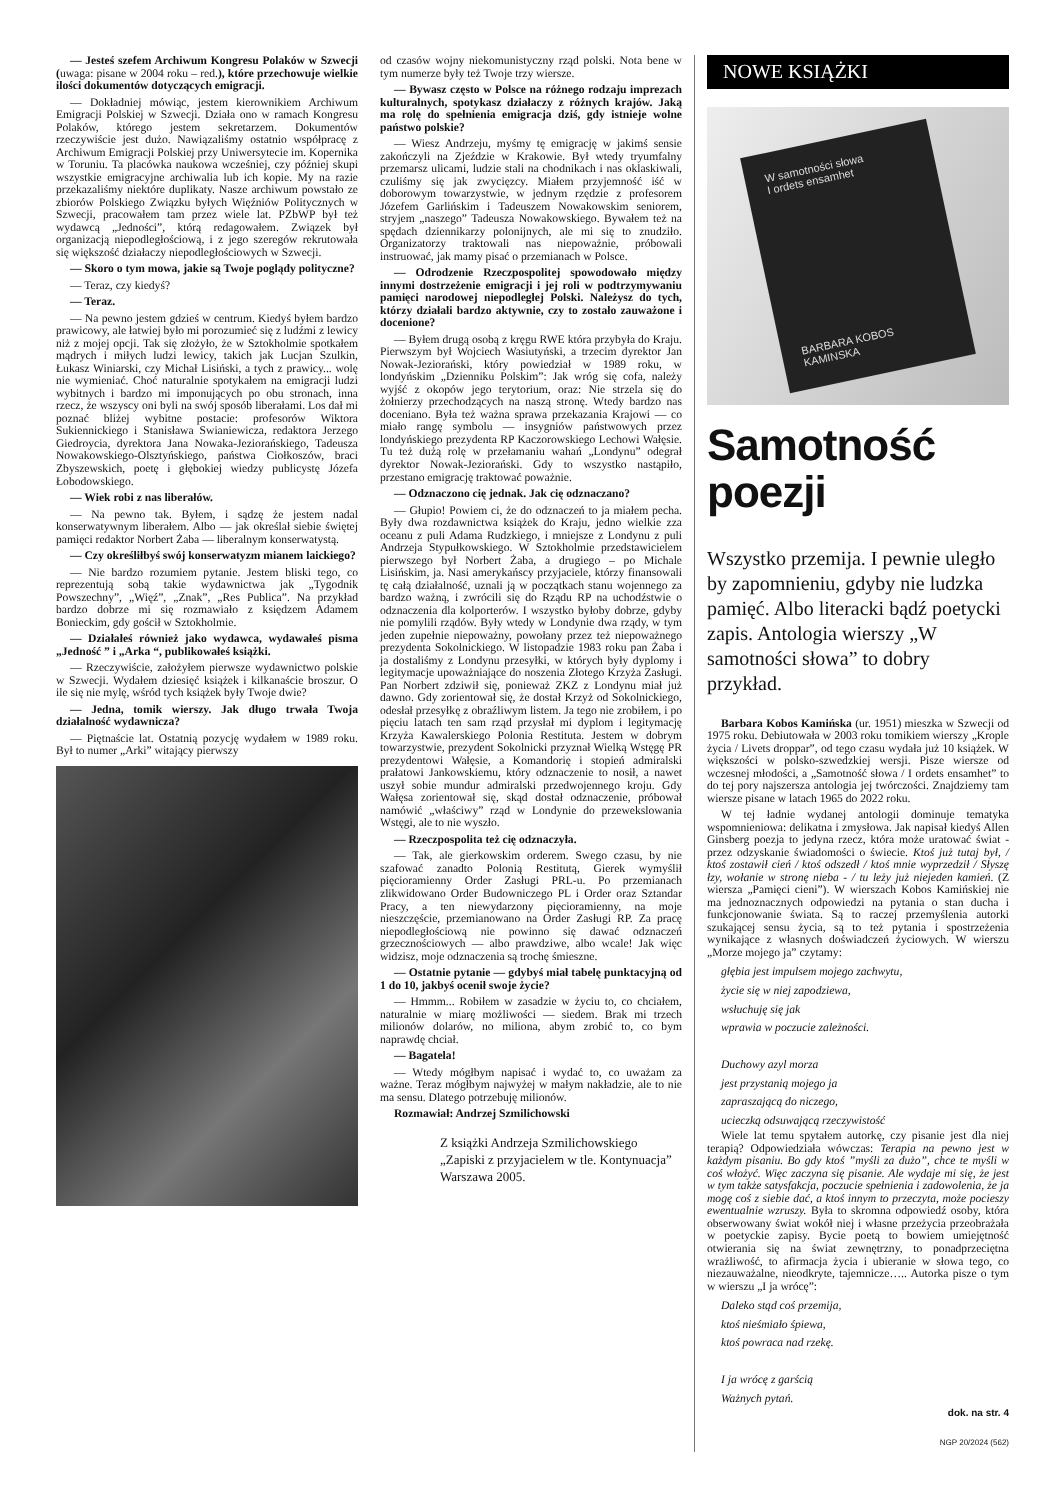— Jesteś szefem Archiwum Kongresu Polaków w Szwecji (uwaga: pisane w 2004 roku – red.), które przechowuje wielkie ilości dokumentów dotyczących emigracji.
— Dokładniej mówiąc, jestem kierownikiem Archiwum Emigracji Polskiej w Szwecji. Działa ono w ramach Kongresu Polaków, którego jestem sekretarzem. Dokumentów rzeczywiście jest dużo. Nawiązaliśmy ostatnio współpracę z Archiwum Emigracji Polskiej przy Uniwersytecie im. Kopernika w Toruniu. Ta placówka naukowa wcześniej, czy później skupi wszystkie emigracyjne archiwalia lub ich kopie. My na razie przekazaliśmy niektóre duplikaty. Nasze archiwum powstało ze zbiorów Polskiego Związku byłych Więźniów Politycznych w Szwecji, pracowałem tam przez wiele lat. PZbWP był też wydawcą „Jedności”, którą redagowałem. Związek był organizacją niepodległościową, i z jego szeregów rekrutowała się większość działaczy niepodległościowych w Szwecji.
— Skoro o tym mowa, jakie są Twoje poglądy polityczne?
— Teraz, czy kiedyś?
— Teraz.
— Na pewno jestem gdzieś w centrum. Kiedyś byłem bardzo prawicowy, ale łatwiej było mi porozumieć się z ludźmi z lewicy niż z mojej opcji. Tak się złożyło, że w Sztokholmie spotkałem mądrych i miłych ludzi lewicy, takich jak Lucjan Szulkin, Łukasz Winiarski, czy Michał Lisiński, a tych z prawicy... wolę nie wymieniać. Choć naturalnie spotykałem na emigracji ludzi wybitnych i bardzo mi imponujących po obu stronach, inna rzecz, że wszyscy oni byli na swój sposób liberałami. Los dał mi poznać bliżej wybitne postacie: profesorów Wiktora Sukiennickiego i Stanisława Swianiewicza, redaktora Jerzego Giedroycia, dyrektora Jana Nowaka-Jeziorańskiego, Tadeusza Nowakowskiego-Olsztyńskiego, państwa Ciołkoszów, braci Zbyszewskich, poetę i głębokiej wiedzy publicystę Józefa Łobodowskiego.
— Wiek robi z nas liberałów.
— Na pewno tak. Byłem, i sądzę że jestem nadal konserwatywnym liberałem. Albo — jak określał siebie świętej pamięci redaktor Norbert Żaba — liberalnym konserwatystą.
— Czy określiłbyś swój konserwatyzm mianem laickiego?
— Nie bardzo rozumiem pytanie. Jestem bliski tego, co reprezentują sobą takie wydawnictwa jak „Tygodnik Powszechny”, „Więź”, „Znak”, „Res Publica”. Na przykład bardzo dobrze mi się rozmawiało z księdzem Adamem Bonieckim, gdy gościł w Sztokholmie.
— Działałeś również jako wydawca, wydawałeś pisma „Jedność ” i „Arka “, publikowałeś książki.
— Rzeczywiście, założyłem pierwsze wydawnictwo polskie w Szwecji. Wydałem dziesięć książek i kilkanaście broszur. O ile się nie mylę, wśród tych książek były Twoje dwie?
— Jedna, tomik wierszy. Jak długo trwała Twoja działalność wydawnicza?
— Piętnaście lat. Ostatnią pozycję wydałem w 1989 roku. Był to numer „Arki” witający pierwszy
od czasów wojny niekomunistyczny rząd polski. Nota bene w tym numerze były też Twoje trzy wiersze.
— Bywasz często w Polsce na różnego rodzaju imprezach kulturalnych, spotykasz działaczy z różnych krajów. Jaką ma rolę do spełnienia emigracja dziś, gdy istnieje wolne państwo polskie?
— Wiesz Andrzeju, myśmy tę emigrację w jakimś sensie zakończyli na Zjeździe w Krakowie. Był wtedy tryumfalny przemarsz ulicami, ludzie stali na chodnikach i nas oklaskiwali, czuliśmy się jak zwycięzcy. Miałem przyjemność iść w doborowym towarzystwie, w jednym rzędzie z profesorem Józefem Garlińskim i Tadeuszem Nowakowskim seniorem, stryjem „naszego” Tadeusza Nowakowskiego. Bywałem też na spędach dziennikarzy polonijnych, ale mi się to znudziło. Organizatorzy traktowali nas niepoważnie, próbowali instruować, jak mamy pisać o przemianach w Polsce.
— Odrodzenie Rzeczpospolitej spowodowało między innymi dostrzeżenie emigracji i jej roli w podtrzymywaniu pamięci narodowej niepodległej Polski. Należysz do tych, którzy działali bardzo aktywnie, czy to zostało zauważone i docenione?
— Byłem drugą osobą z kręgu RWE która przybyła do Kraju. Pierwszym był Wojciech Wasiutyński, a trzecim dyrektor Jan Nowak-Jeziorański, który powiedział w 1989 roku, w londyńskim „Dzienniku Polskim”: Jak wróg się cofa, należy wyjść z okopów jego terytorium, oraz: Nie strzela się do żołnierzy przechodzących na naszą stronę. Wtedy bardzo nas doceniano. Była też ważna sprawa przekazania Krajowi — co miało rangę symbolu — insygniów państwowych przez londyńskiego prezydenta RP Kaczorowskiego Lechowi Wałęsie. Tu też dużą rolę w przełamaniu wahań „Londynu” odegrał dyrektor Nowak-Jeziorański. Gdy to wszystko nastąpiło, przestano emigrację traktować poważnie.
— Odznaczono cię jednak. Jak cię odznaczano?
— Głupio! Powiem ci, że do odznaczeń to ja miałem pecha. Były dwa rozdawnictwa książek do Kraju, jedno wielkie zza oceanu z puli Adama Rudzkiego, i mniejsze z Londynu z puli Andrzeja Stypułkowskiego. W Sztokholmie przedstawicielem pierwszego był Norbert Żaba, a drugiego – po Michale Lisińskim, ja. Nasi amerykańscy przyjaciele, którzy finansowali tę całą działalność, uznali ją w początkach stanu wojennego za bardzo ważną, i zwrócili się do Rządu RP na uchodźstwie o odznaczenia dla kolporterów. I wszystko byłoby dobrze, gdyby nie pomylili rządów. Były wtedy w Londynie dwa rządy, w tym jeden zupełnie niepoważny, powołany przez też niepoważnego prezydenta Sokolnickiego. W listopadzie 1983 roku pan Żaba i ja dostaliśmy z Londynu przesyłki, w których były dyplomy i legitymacje upoważniające do noszenia Złotego Krzyża Zasługi. Pan Norbert zdziwił się, ponieważ ZKZ z Londynu miał już dawno. Gdy zorientował się, że dostał Krzyż od Sokolnickiego, odesłał przesyłkę z obraźliwym listem. Ja tego nie zrobiłem, i po pięciu latach ten sam rząd przysłał mi dyplom i legitymację Krzyża Kawalerskiego Polonia Restituta. Jestem w dobrym towarzystwie, prezydent Sokolnicki przyznał Wielką Wstęgę PR prezydentowi Wałęsie, a Komandorię i stopień admiralski prałatowi Jankowskiemu, który odznaczenie to nosił, a nawet uszył sobie mundur admiralski przedwojennego kroju. Gdy Wałęsa zorientował się, skąd dostał odznaczenie, próbował namówić „właściwy” rząd w Londynie do przewekslowania Wstęgi, ale to nie wyszło.
— Rzeczpospolita też cię odznaczyła.
— Tak, ale gierkowskim orderem. Swego czasu, by nie szafować zanadto Polonią Restitutą, Gierek wymyślił pięcioramienny Order Zasługi PRL-u. Po przemianach zlikwidowano Order Budowniczego PL i Order oraz Sztandar Pracy, a ten niewydarzony pięcioramienny, na moje nieszczęście, przemianowano na Order Zasługi RP. Za pracę niepodległościową nie powinno się dawać odznaczeń grzecznościowych — albo prawdziwe, albo wcale! Jak więc widzisz, moje odznaczenia są trochę śmieszne.
— Ostatnie pytanie — gdybyś miał tabelę punktacyjną od 1 do 10, jakbyś ocenił swoje życie?
— Hmmm... Robiłem w zasadzie w życiu to, co chciałem, naturalnie w miarę możliwości — siedem. Brak mi trzech milionów dolarów, no miliona, abym zrobić to, co bym naprawdę chciał.
— Bagatela!
— Wtedy mógłbym napisać i wydać to, co uważam za ważne. Teraz mógłbym najwyżej w małym nakładzie, ale to nie ma sensu. Dlatego potrzebuję milionów.
Rozmawiał: Andrzej Szmilichowski
Z książki Andrzeja Szmilichowskiego „Zapiski z przyjacielem w tle. Kontynuacja” Warszawa 2005.
NOWE KSIĄŻKI
W samotności słowa
I ordets ensamhet
BARBARA KOBOS KAMINSKA
Samotność poezji
Wszystko przemija. I pewnie uległo by zapomnieniu, gdyby nie ludzka pamięć. Albo literacki bądź poetycki zapis. Antologia wierszy „W samotności słowa” to dobry przykład.
Barbara Kobos Kamińska (ur. 1951) mieszka w Szwecji od 1975 roku. Debiutowała w 2003 roku tomikiem wierszy „Krople życia / Livets droppar”, od tego czasu wydała już 10 książek. W większości w polsko-szwedzkiej wersji. Pisze wiersze od wczesnej młodości, a „Samotność słowa / I ordets ensamhet” to do tej pory najszersza antologia jej twórczości. Znajdziemy tam wiersze pisane w latach 1965 do 2022 roku.
W tej ładnie wydanej antologii dominuje tematyka wspomnieniowa: delikatna i zmysłowa. Jak napisał kiedyś Allen Ginsberg poezja to jedyna rzecz, która może uratować świat - przez odzyskanie świadomości o świecie. Ktoś już tutaj był, / ktoś zostawił cień / ktoś odszedł / ktoś mnie wyprzedził / Słyszę łzy, wołanie w stronę nieba - / tu leży już niejeden kamień. (Z wiersza „Pamięci cieni”). W wierszach Kobos Kamińskiej nie ma jednoznacznych odpowiedzi na pytania o stan ducha i funkcjonowanie świata. Są to raczej przemyślenia autorki szukającej sensu życia, są to też pytania i spostrzeżenia wynikające z własnych doświadczeń życiowych. W wierszu „Morze mojego ja” czytamy:
głębia jest impulsem mojego zachwytu,
życie się w niej zapodziewa,
wsłuchuję się jak
wprawia w poczucie zależności.
Duchowy azyl morza
jest przystanią mojego ja
zapraszającą do niczego,
ucieczką odsuwającą rzeczywistość
Wiele lat temu spytałem autorkę, czy pisanie jest dla niej terapią? Odpowiedziała wówczas: Terapia na pewno jest w każdym pisaniu. Bo gdy ktoś ”myśli za dużo”, chce te myśli w coś włożyć. Więc zaczyna się pisanie. Ale wydaje mi się, że jest w tym także satysfakcja, poczucie spełnienia i zadowolenia, że ja mogę coś z siebie dać, a ktoś innym to przeczyta, może pocieszy ewentualnie wzruszy. Była to skromna odpowiedź osoby, która obserwowany świat wokół niej i własne przeżycia przeobrażała w poetyckie zapisy. Bycie poetą to bowiem umiejętność otwierania się na świat zewnętrzny, to ponadprzeciętna wrażliwość, to afirmacja życia i ubieranie w słowa tego, co niezauważalne, nieodkryte, tajemnicze….. Autorka pisze o tym w wierszu „I ja wrócę”:
Daleko stąd coś przemija,
ktoś nieśmiało śpiewa,
ktoś powraca nad rzekę.
I ja wrócę z garścią
Ważnych pytań.
dok. na str. 4
NGP 20/2024 (562)